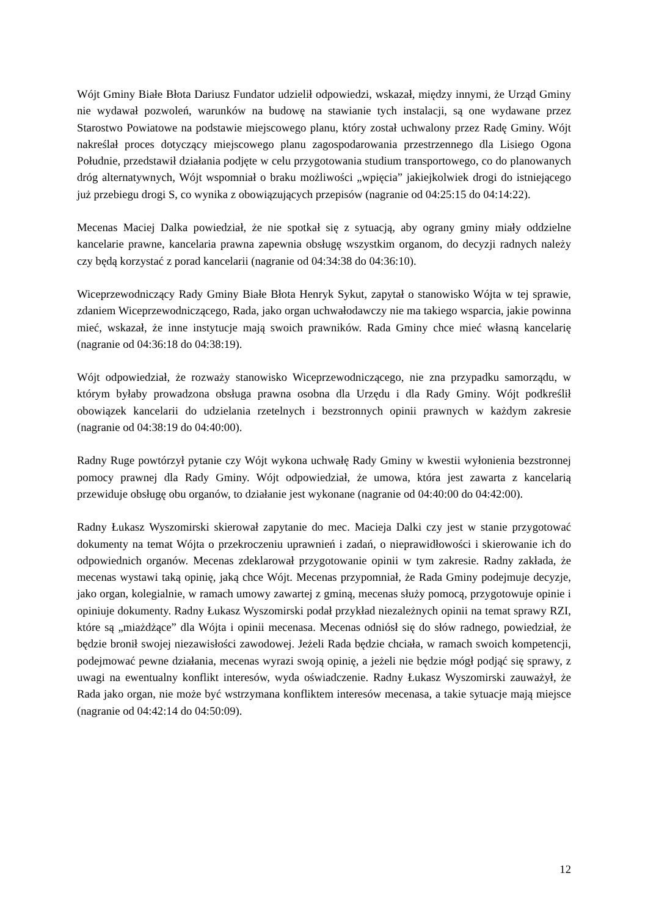Wójt Gminy Białe Błota Dariusz Fundator udzielił odpowiedzi, wskazał, między innymi, że Urząd Gminy nie wydawał pozwoleń, warunków na budowę na stawianie tych instalacji, są one wydawane przez Starostwo Powiatowe na podstawie miejscowego planu, który został uchwalony przez Radę Gminy. Wójt nakreślał proces dotyczący miejscowego planu zagospodarowania przestrzennego dla Lisiego Ogona Południe, przedstawił działania podjęte w celu przygotowania studium transportowego, co do planowanych dróg alternatywnych, Wójt wspomniał o braku możliwości „wpięcia” jakiejkolwiek drogi do istniejącego już przebiegu drogi S, co wynika z obowiązujących przepisów (nagranie od 04:25:15 do 04:14:22).
Mecenas Maciej Dalka powiedział, że nie spotkał się z sytuacją, aby ograny gminy miały oddzielne kancelarie prawne, kancelaria prawna zapewnia obsługę wszystkim organom, do decyzji radnych należy czy będą korzystać z porad kancelarii (nagranie od 04:34:38 do 04:36:10).
Wiceprzewodniczący Rady Gminy Białe Błota Henryk Sykut, zapytał o stanowisko Wójta w tej sprawie, zdaniem Wiceprzewodniczącego, Rada, jako organ uchwałodawczy nie ma takiego wsparcia, jakie powinna mieć, wskazał, że inne instytucje mają swoich prawników. Rada Gminy chce mieć własną kancelarię (nagranie od 04:36:18 do 04:38:19).
Wójt odpowiedział, że rozważy stanowisko Wiceprzewodniczącego, nie zna przypadku samorządu, w którym byłaby prowadzona obsługa prawna osobna dla Urzędu i dla Rady Gminy. Wójt podkreślił obowiązek kancelarii do udzielania rzetelnych i bezstronnych opinii prawnych w każdym zakresie (nagranie od 04:38:19 do 04:40:00).
Radny Ruge powtórzył pytanie czy Wójt wykona uchwałę Rady Gminy w kwestii wyłonienia bezstronnej pomocy prawnej dla Rady Gminy. Wójt odpowiedział, że umowa, która jest zawarta z kancelarią przewiduje obsługę obu organów, to działanie jest wykonane (nagranie od 04:40:00 do 04:42:00).
Radny Łukasz Wyszomirski skierował zapytanie do mec. Macieja Dalki czy jest w stanie przygotować dokumenty na temat Wójta o przekroczeniu uprawnień i zadań, o nieprawidłowości i skierowanie ich do odpowiednich organów. Mecenas zdeklarował przygotowanie opinii w tym zakresie. Radny zakłada, że mecenas wystawi taką opinię, jaką chce Wójt. Mecenas przypomniał, że Rada Gminy podejmuje decyzje, jako organ, kolegialnie, w ramach umowy zawartej z gminą, mecenas służy pomocą, przygotowuje opinie i opiniuje dokumenty. Radny Łukasz Wyszomirski podał przykład niezależnych opinii na temat sprawy RZI, które są „miażdżące” dla Wójta i opinii mecenasa. Mecenas odniósł się do słów radnego, powiedział, że będzie bronił swojej niezawisłości zawodowej. Jeżeli Rada będzie chciała, w ramach swoich kompetencji, podejmować pewne działania, mecenas wyrazi swoją opinię, a jeżeli nie będzie mógł podjąć się sprawy, z uwagi na ewentualny konflikt interesów, wyda oświadczenie. Radny Łukasz Wyszomirski zauważył, że Rada jako organ, nie może być wstrzymana konfliktem interesów mecenasa, a takie sytuacje mają miejsce (nagranie od 04:42:14 do 04:50:09).
12